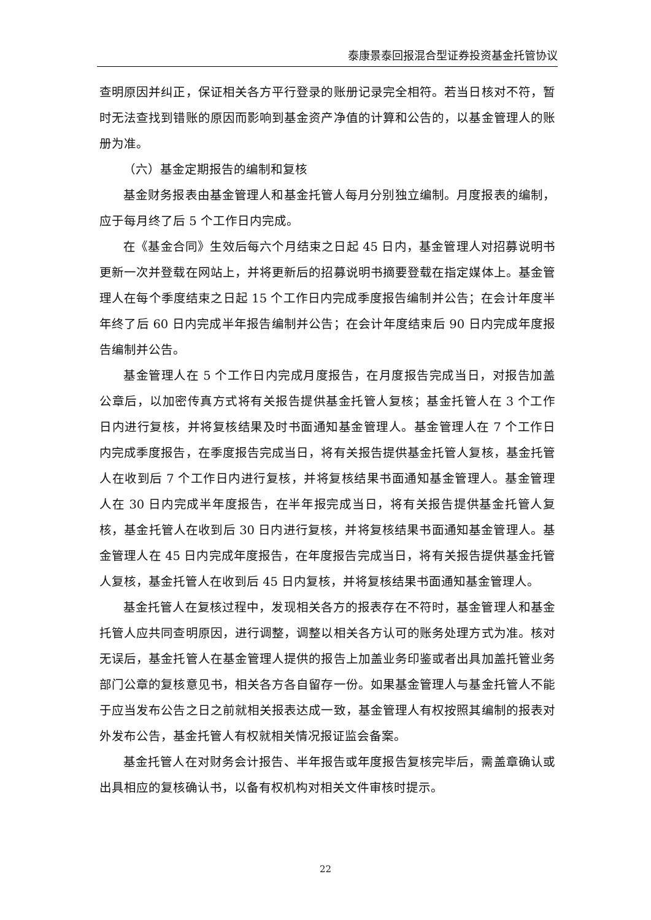泰康景泰回报混合型证券投资基金托管协议
查明原因并纠正，保证相关各方平行登录的账册记录完全相符。若当日核对不符，暂时无法查找到错账的原因而影响到基金资产净值的计算和公告的，以基金管理人的账册为准。
（六）基金定期报告的编制和复核
基金财务报表由基金管理人和基金托管人每月分别独立编制。月度报表的编制，应于每月终了后 5 个工作日内完成。
在《基金合同》生效后每六个月结束之日起 45 日内，基金管理人对招募说明书更新一次并登载在网站上，并将更新后的招募说明书摘要登载在指定媒体上。基金管理人在每个季度结束之日起 15 个工作日内完成季度报告编制并公告；在会计年度半年终了后 60 日内完成半年报告编制并公告；在会计年度结束后 90 日内完成年度报告编制并公告。
基金管理人在 5 个工作日内完成月度报告，在月度报告完成当日，对报告加盖公章后，以加密传真方式将有关报告提供基金托管人复核；基金托管人在 3 个工作日内进行复核，并将复核结果及时书面通知基金管理人。基金管理人在 7 个工作日内完成季度报告，在季度报告完成当日，将有关报告提供基金托管人复核，基金托管人在收到后 7 个工作日内进行复核，并将复核结果书面通知基金管理人。基金管理人在 30 日内完成半年度报告，在半年报完成当日，将有关报告提供基金托管人复核，基金托管人在收到后 30 日内进行复核，并将复核结果书面通知基金管理人。基金管理人在 45 日内完成年度报告，在年度报告完成当日，将有关报告提供基金托管人复核，基金托管人在收到后 45 日内复核，并将复核结果书面通知基金管理人。
基金托管人在复核过程中，发现相关各方的报表存在不符时，基金管理人和基金托管人应共同查明原因，进行调整，调整以相关各方认可的账务处理方式为准。核对无误后，基金托管人在基金管理人提供的报告上加盖业务印鉴或者出具加盖托管业务部门公章的复核意见书，相关各方各自留存一份。如果基金管理人与基金托管人不能于应当发布公告之日之前就相关报表达成一致，基金管理人有权按照其编制的报表对外发布公告，基金托管人有权就相关情况报证监会备案。
基金托管人在对财务会计报告、半年报告或年度报告复核完毕后，需盖章确认或出具相应的复核确认书，以备有权机构对相关文件审核时提示。
22